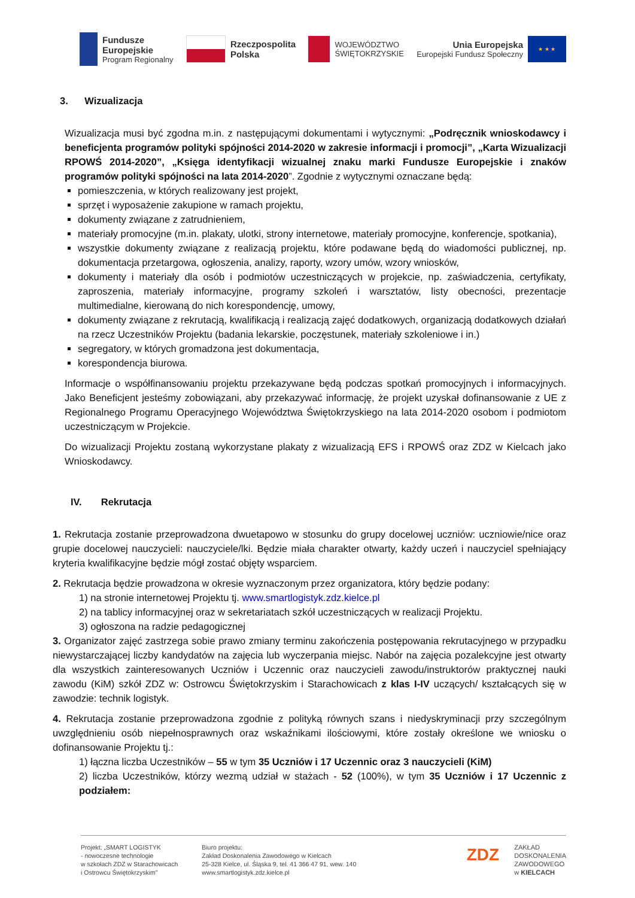Fundusze
Europejskie
Program Regionalny
Rzeczpospolita
Polska
WOJEWÓDZTWO
ŚWIĘTOKRZYSKIE
Unia Europejska
Europejski Fundusz Społeczny
★ ★ ★
3. Wizualizacja
Wizualizacja musi być zgodna m.in. z następującymi dokumentami i wytycznymi: „Podręcznik wnioskodawcy i beneficjenta programów polityki spójności 2014-2020 w zakresie informacji i promocji”, „Karta Wizualizacji RPOWŚ 2014-2020”, „Księga identyfikacji wizualnej znaku marki Fundusze Europejskie i znaków programów polityki spójności na lata 2014-2020”. Zgodnie z wytycznymi oznaczane będą:
pomieszczenia, w których realizowany jest projekt,
sprzęt i wyposażenie zakupione w ramach projektu,
dokumenty związane z zatrudnieniem,
materiały promocyjne (m.in. plakaty, ulotki, strony internetowe, materiały promocyjne, konferencje, spotkania),
wszystkie dokumenty związane z realizacją projektu, które podawane będą do wiadomości publicznej, np. dokumentacja przetargowa, ogłoszenia, analizy, raporty, wzory umów, wzory wniosków,
dokumenty i materiały dla osób i podmiotów uczestniczących w projekcie, np. zaświadczenia, certyfikaty, zaproszenia, materiały informacyjne, programy szkoleń i warsztatów, listy obecności, prezentacje multimedialne, kierowaną do nich korespondencję, umowy,
dokumenty związane z rekrutacją, kwalifikacją i realizacją zajęć dodatkowych, organizacją dodatkowych działań na rzecz Uczestników Projektu (badania lekarskie, poczęstunek, materiały szkoleniowe i in.)
segregatory, w których gromadzona jest dokumentacja,
korespondencja biurowa.
Informacje o współfinansowaniu projektu przekazywane będą podczas spotkań promocyjnych i informacyjnych. Jako Beneficjent jesteśmy zobowiązani, aby przekazywać informację, że projekt uzyskał dofinansowanie z UE z Regionalnego Programu Operacyjnego Województwa Świętokrzyskiego na lata 2014-2020 osobom i podmiotom uczestniczącym w Projekcie.
Do wizualizacji Projektu zostaną wykorzystane plakaty z wizualizacją EFS i RPOWŚ oraz ZDZ w Kielcach jako Wnioskodawcy.
IV. Rekrutacja
1. Rekrutacja zostanie przeprowadzona dwuetapowo w stosunku do grupy docelowej uczniów: uczniowie/nice oraz grupie docelowej nauczycieli: nauczyciele/lki. Będzie miała charakter otwarty, każdy uczeń i nauczyciel spełniający kryteria kwalifikacyjne będzie mógł zostać objęty wsparciem.
2. Rekrutacja będzie prowadzona w okresie wyznaczonym przez organizatora, który będzie podany:
1) na stronie internetowej Projektu tj. www.smartlogistyk.zdz.kielce.pl
2) na tablicy informacyjnej oraz w sekretariatach szkół uczestniczących w realizacji Projektu.
3) ogłoszona na radzie pedagogicznej
3. Organizator zajęć zastrzega sobie prawo zmiany terminu zakończenia postępowania rekrutacyjnego w przypadku niewystarczającej liczby kandydatów na zajęcia lub wyczerpania miejsc. Nabór na zajęcia pozalekcyjne jest otwarty dla wszystkich zainteresowanych Uczniów i Uczennic oraz nauczycieli zawodu/instruktorów praktycznej nauki zawodu (KiM) szkół ZDZ w: Ostrowcu Świętokrzyskim i Starachowicach z klas I-IV uczących/ kształcących się w zawodzie: technik logistyk.
4. Rekrutacja zostanie przeprowadzona zgodnie z polityką równych szans i niedyskryminacji przy szczególnym uwzględnieniu osób niepełnosprawnych oraz wskaźnikami ilościowymi, które zostały określone we wniosku o dofinansowanie Projektu tj.:
1) łączna liczba Uczestników – 55 w tym 35 Uczniów i 17 Uczennic oraz 3 nauczycieli (KiM)
2) liczba Uczestników, którzy wezmą udział w stażach - 52 (100%), w tym 35 Uczniów i 17 Uczennic z podziałem:
Projekt: „SMART LOGISTYK
- nowoczesne technologie
w szkołach ZDZ w Starachowicach
i Ostrowcu Świętokrzyskim”
Biuro projektu:
Zakład Doskonalenia Zawodowego w Kielcach
25-328 Kielce, ul. Śląska 9, tel. 41 366 47 91, wew. 140
www.smartlogistyk.zdz.kielce.pl
ZDZ
ZAKŁAD
DOSKONALENIA
ZAWODOWEGO
w KIELCACH